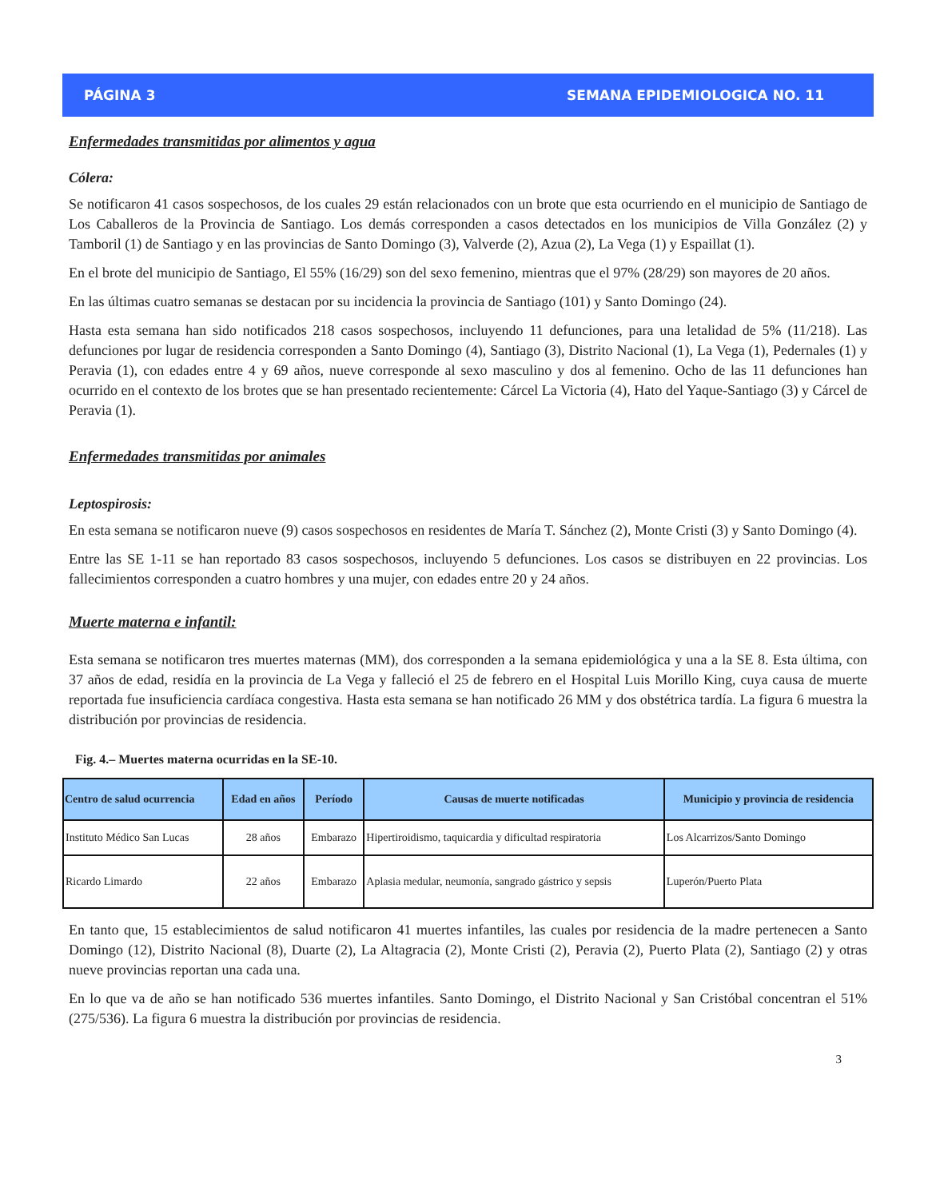PÁGINA 3 SEMANA EPIDEMIOLOGICA NO. 11
Enfermedades transmitidas por alimentos y agua
Cólera:
Se notificaron 41 casos sospechosos, de los cuales 29 están relacionados con un brote que esta ocurriendo en el municipio de Santiago de Los Caballeros de la Provincia de Santiago. Los demás corresponden a casos detectados en los municipios de Villa González (2) y Tamboril (1) de Santiago y en las provincias de Santo Domingo (3), Valverde (2), Azua (2), La Vega (1) y Espaillat (1).
En el brote del municipio de Santiago, El 55% (16/29) son del sexo femenino, mientras que el 97% (28/29) son mayores de 20 años.
En las últimas cuatro semanas se destacan por su incidencia la provincia de Santiago (101) y Santo Domingo (24).
Hasta esta semana han sido notificados 218 casos sospechosos, incluyendo 11 defunciones, para una letalidad de 5% (11/218). Las defunciones por lugar de residencia corresponden a Santo Domingo (4), Santiago (3), Distrito Nacional (1), La Vega (1), Pedernales (1) y Peravia (1), con edades entre 4 y 69 años, nueve corresponde al sexo masculino y dos al femenino. Ocho de las 11 defunciones han ocurrido en el contexto de los brotes que se han presentado recientemente: Cárcel La Victoria (4), Hato del Yaque-Santiago (3) y Cárcel de Peravia (1).
Enfermedades transmitidas por animales
Leptospirosis:
En esta semana se notificaron nueve (9) casos sospechosos en residentes de María T. Sánchez (2), Monte Cristi (3) y Santo Domingo (4).
Entre las SE 1-11 se han reportado 83 casos sospechosos, incluyendo 5 defunciones. Los casos se distribuyen en 22 provincias. Los fallecimientos corresponden a cuatro hombres y una mujer, con edades entre 20 y 24 años.
Muerte materna e infantil:
Esta semana se notificaron tres muertes maternas (MM), dos corresponden a la semana epidemiológica y una a la SE 8. Esta última, con 37 años de edad, residía en la provincia de La Vega y falleció el 25 de febrero en el Hospital Luis Morillo King, cuya causa de muerte reportada fue insuficiencia cardíaca congestiva. Hasta esta semana se han notificado 26 MM y dos obstétrica tardía. La figura 6 muestra la distribución por provincias de residencia.
Fig. 4.– Muertes materna ocurridas en la SE-10.
| Centro de salud ocurrencia | Edad en años | Período | Causas de muerte notificadas | Municipio y provincia de residencia |
| --- | --- | --- | --- | --- |
| Instituto Médico San Lucas | 28 años | Embarazo | Hipertiroidismo, taquicardia y dificultad respiratoria | Los Alcarrizos/Santo Domingo |
| Ricardo Limardo | 22 años | Embarazo | Aplasia medular, neumonía, sangrado gástrico y sepsis | Luperón/Puerto Plata |
En tanto que, 15 establecimientos de salud notificaron 41 muertes infantiles, las cuales por residencia de la madre pertenecen a Santo Domingo (12), Distrito Nacional (8), Duarte (2), La Altagracia (2), Monte Cristi (2), Peravia (2), Puerto Plata (2), Santiago (2) y otras nueve provincias reportan una cada una.
En lo que va de año se han notificado 536 muertes infantiles. Santo Domingo, el Distrito Nacional y San Cristóbal concentran el 51% (275/536). La figura 6 muestra la distribución por provincias de residencia.
3